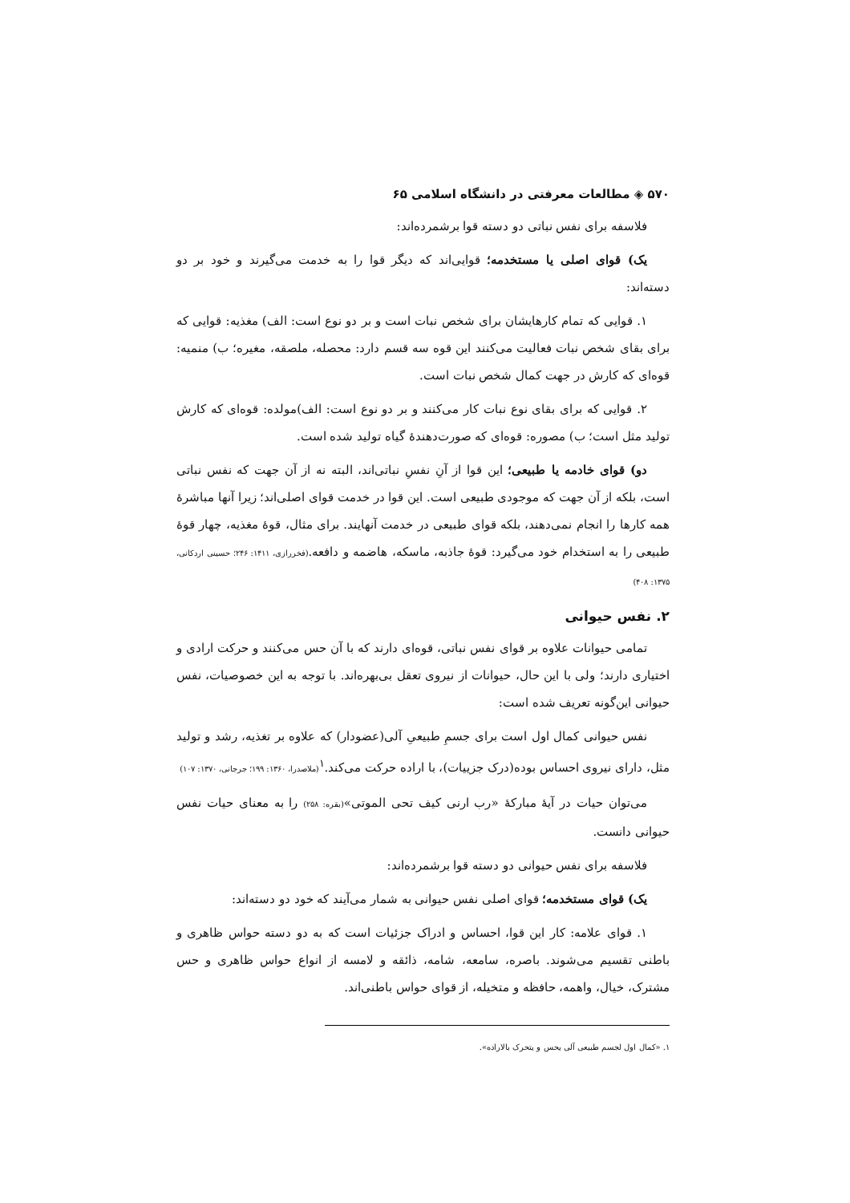۵۷۰ ◈ مطالعات معرفتی در دانشگاه اسلامی ۶۵
فلاسفه برای نفس نباتی دو دسته قوا برشمرده‌اند:
یک) قوای اصلی یا مستخدمه؛ قوایی‌اند که دیگر قوا را به خدمت می‌گیرند و خود بر دو دسته‌اند:
۱. قوایی که تمام کارهایشان برای شخص نبات است و بر دو نوع است: الف) مغذیه: قوایی که برای بقای شخص نبات فعالیت می‌کنند این قوه سه قسم دارد: محصله، ملصقه، مغیره؛ ب) منمیه: قوه‌ای که کارش در جهت کمال شخص نبات است.
۲. قوایی که برای بقای نوع نبات کار می‌کنند و بر دو نوع است: الف)مولده: قوه‌ای که کارش تولید مثل است؛ ب) مصوره: قوه‌ای که صورت‌دهندهٔ گیاه تولید شده است.
دو) قوای خادمه یا طبیعی؛ این قوا از آنِ نفسِ نباتی‌اند، البته نه از آن جهت که نفس نباتی است، بلکه از آن جهت که موجودی طبیعی است. این قوا در خدمت قوای اصلی‌اند؛ زیرا آنها مباشرهٔ همه کارها را انجام نمی‌دهند، بلکه قوای طبیعی در خدمت آنهایند. برای مثال، قوهٔ مغذیه، چهار قوهٔ طبیعی را به استخدام خود می‌گیرد: قوهٔ جاذبه، ماسکه، هاضمه و دافعه.(فخررازی، ۱۴۱۱: ۲۴۶؛ حسینی اردکانی، ۱۳۷۵: ۴۰۸)
۲. نفس حیوانی
تمامی حیوانات علاوه بر قوای نفس نباتی، قوه‌ای دارند که با آن حس می‌کنند و حرکت ارادی و اختیاری دارند؛ ولی با این حال، حیوانات از نیروی تعقل بی‌بهره‌اند. با توجه به این خصوصیات، نفس حیوانی این‌گونه تعریف شده است:
نفس حیوانی کمال اول است برای جسمِ طبیعیِ آلی(عضودار) که علاوه بر تغذیه، رشد و تولید مثل، دارای نیروی احساس بوده(درک جزییات)، با اراده حرکت می‌کند.<sup>۱</sup>(ملاصدرا، ۱۳۶۰: ۱۹۹؛ جرجانی، ۱۳۷۰: ۱۰۷)
می‌توان حیات در آیهٔ مبارکهٔ «رب ارنی کیف تحی الموتی»(بقره: ۲۵۸) را به معنای حیات نفس حیوانی دانست.
فلاسفه برای نفس حیوانی دو دسته قوا برشمرده‌اند:
یک) قوای مستخدمه؛ قوای اصلی نفس حیوانی به شمار می‌آیند که خود دو دسته‌اند:
۱. قوای علامه: کار این قوا، احساس و ادراک جزئیات است که به دو دسته حواس ظاهری و باطنی تقسیم می‌شوند. باصره، سامعه، شامه، ذائقه و لامسه از انواع حواس ظاهری و حس مشترک، خیال، واهمه، حافظه و متخیله، از قوای حواس باطنی‌اند.
۱. «کمال اول لجسم طبیعی آلی یحس و یتحرک بالاراده».